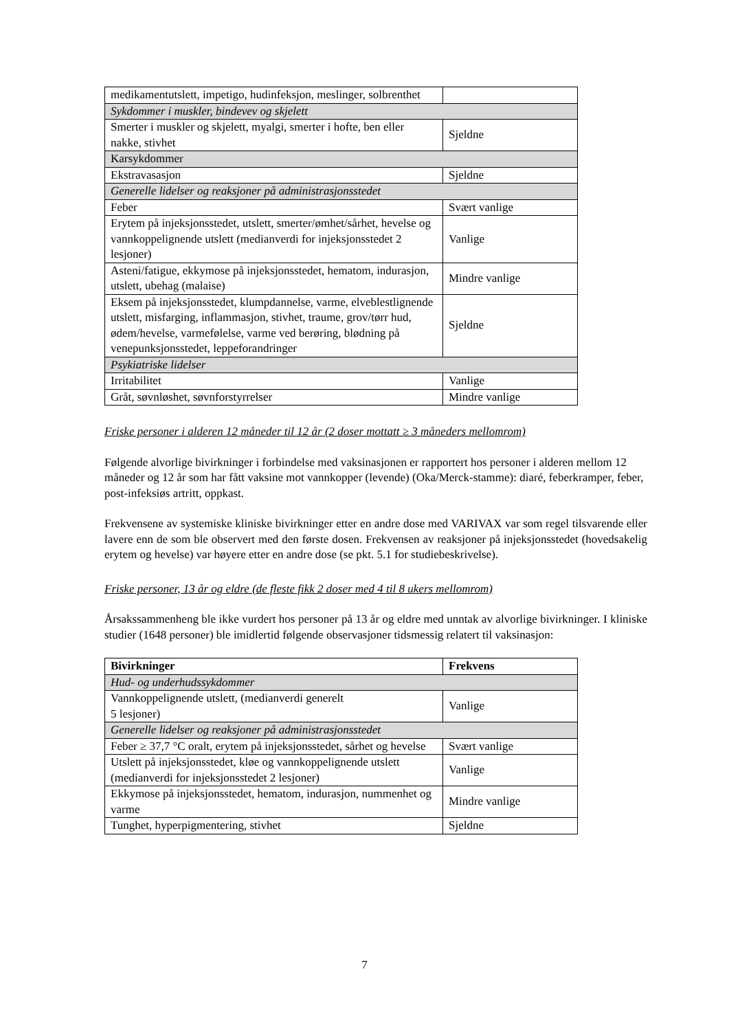| medikamentutslett, impetigo, hudinfeksjon, meslinger, solbrenthet | |
| Sykdommer i muskler, bindevev og skjelett | |
| Smerter i muskler og skjelett, myalgi, smerter i hofte, ben eller nakke, stivhet | Sjeldne |
| Karsykdommer | |
| Ekstravasasjon | Sjeldne |
| Generelle lidelser og reaksjoner på administrasjonsstedet | |
| Feber | Svært vanlige |
| Erytem på injeksjonsstedet, utslett, smerter/ømhet/sårhet, hevelse og vannkoppelignende utslett (medianverdi for injeksjonsstedet 2 lesjoner) | Vanlige |
| Asteni/fatigue, ekkymose på injeksjonsstedet, hematom, indurasjon, utslett, ubehag (malaise) | Mindre vanlige |
| Eksem på injeksjonsstedet, klumpdannelse, varme, elveblestlignende utslett, misfarging, inflammasjon, stivhet, traume, grov/tørr hud, ødem/hevelse, varmefølelse, varme ved berøring, blødning på venepunksjonsstedet, leppeforandringer | Sjeldne |
| Psykiatriske lidelser | |
| Irritabilitet | Vanlige |
| Gråt, søvnløshet, søvnforstyrrelser | Mindre vanlige |
Friske personer i alderen 12 måneder til 12 år (2 doser mottatt ≥ 3 måneders mellomrom)
Følgende alvorlige bivirkninger i forbindelse med vaksinasjonen er rapportert hos personer i alderen mellom 12 måneder og 12 år som har fått vaksine mot vannkopper (levende) (Oka/Merck-stamme): diaré, feberkramper, feber, post-infeksiøs artritt, oppkast.
Frekvensene av systemiske kliniske bivirkninger etter en andre dose med VARIVAX var som regel tilsvarende eller lavere enn de som ble observert med den første dosen. Frekvensen av reaksjoner på injeksjonsstedet (hovedsakelig erytem og hevelse) var høyere etter en andre dose (se pkt. 5.1 for studiebeskrivelse).
Friske personer, 13 år og eldre (de fleste fikk 2 doser med 4 til 8 ukers mellomrom)
Årsakssammenheng ble ikke vurdert hos personer på 13 år og eldre med unntak av alvorlige bivirkninger. I kliniske studier (1648 personer) ble imidlertid følgende observasjoner tidsmessig relatert til vaksinasjon:
| Bivirkninger | Frekvens |
| --- | --- |
| Hud- og underhudssykdommer | |
| Vannkoppelignende utslett, (medianverdi generelt 5 lesjoner) | Vanlige |
| Generelle lidelser og reaksjoner på administrasjonsstedet | |
| Feber ≥ 37,7 °C oralt, erytem på injeksjonsstedet, sårhet og hevelse | Svært vanlige |
| Utslett på injeksjonsstedet, kløe og vannkoppelignende utslett (medianverdi for injeksjonsstedet 2 lesjoner) | Vanlige |
| Ekkymose på injeksjonsstedet, hematom, indurasjon, nummenhet og varme | Mindre vanlige |
| Tunghet, hyperpigmentering, stivhet | Sjeldne |
7